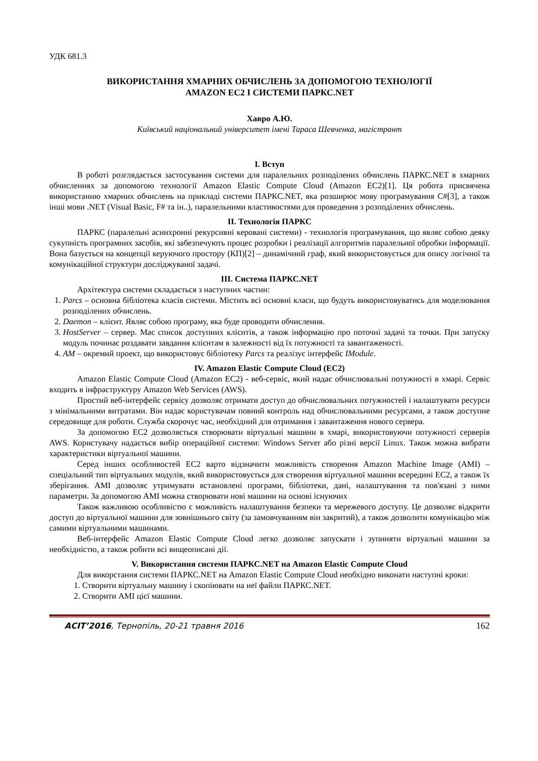УДК 681.3
ВИКОРИСТАННЯ ХМАРНИХ ОБЧИСЛЕНЬ ЗА ДОПОМОГОЮ ТЕХНОЛОГІЇ
AMAZON EC2 І СИСТЕМИ ПАРКС.NET
Хавро А.Ю.
Київський національний університет імені Тараса Шевченка, магістрант
I. Вступ
В роботі розглядається застосування системи для паралельних розподілених обчислень ПАРКС.NET в хмарних обчисленнях за допомогою технології Amazon Elastic Compute Cloud (Amazon EC2)[1]. Ця робота присвячена використанню хмарних обчислень на прикладі системи ПАРКС.NET, яка розширює мову програмування C#[3], а також інші мови .NET (Visual Basic, F# та ін..), паралельними властивостями для проведення з розподілених обчислень.
II. Технологія ПАРКС
ПАРКС (паралельні асинхронні рекурсивні керовані системи) - технологія програмування, що являє собою деяку сукупність програмних засобів, які забезпечують процес розробки і реалізації алгоритмів паралельної обробки інформації. Вона базується на концепції керуючого простору (КП)[2] – динамічний граф, який використовується для опису логічної та комунікаційної структури досліджуваної задачі.
III. Система ПАРКС.NET
Архітектура системи складається з наступних частин:
1. Parcs – основна бібліотека класів системи. Містить всі основні класи, що будуть використовуватись для моделювання розподілених обчислень.
2. Daemon – клієнт. Являє собою програму, яка буде проводити обчислення.
3. HostServer – сервер. Має список доступних клієнтів, а також інформацію про поточні задачі та точки. При запуску модуль починає роздавати завдання клієнтам в залежності від їх потужності та завантаженості.
4. AM – окремий проект, що використовує бібліотеку Parcs та реалізує інтерфейс IModule.
IV. Amazon Elastic Compute Cloud (EC2)
Amazon Elastic Compute Cloud (Amazon EC2) - веб-сервіс, який надає обчислювальні потужності в хмарі. Сервіс входить в інфраструктуру Amazon Web Services (AWS).
Простий веб-інтерфейс сервісу дозволяє отримати доступ до обчислювальних потужностей і налаштувати ресурси з мінімальними витратами. Він надає користувачам повний контроль над обчислювальними ресурсами, а також доступне середовище для роботи. Служба скорочує час, необхідний для отримання і завантаження нового сервера.
За допомогою EC2 дозволяється створювати віртуальні машини в хмарі, використовуючи потужності серверів AWS. Користувачу надається вибір операційної системи: Windows Server або різні версії Linux. Також можна вибрати характеристики віртуальної машини.
Серед інших особливостей EC2 варто відзначити можливість створення Amazon Machine Image (AMI) – спеціальний тип віртуальних модулів, який використовується для створення віртуальної машини всередині EC2, а також їх зберігання. AMI дозволяє утримувати встановлені програми, бібліотеки, дані, налаштування та пов'язані з ними параметри. За допомогою AMI можна створювати нові машини на основі існуючих
Також важливою особливістю є можливість налаштування безпеки та мережевого доступу. Це дозволяє відкрити доступ до віртуальної машини для зовнішнього світу (за замовчуванням він закритий), а також дозволити комунікацію між самими віртуальними машинами.
Веб-інтерфейс Amazon Elastic Compute Cloud легко дозволяє запускати і зупиняти віртуальні машини за необхідністю, а також робити всі вищеописані дії.
V. Використання системи ПАРКС.NET на Amazon Elastic Compute Cloud
Для викорстання системи ПАРКС.NET на Amazon Elastic Compute Cloud необхідно виконати наступні кроки:
1. Створити віртуальну машину і скопіювати на неї файли ПАРКС.NET.
2. Створити AMI цієї машини.
ACIT’2016, Тернопіль, 20-21 травня 2016 162